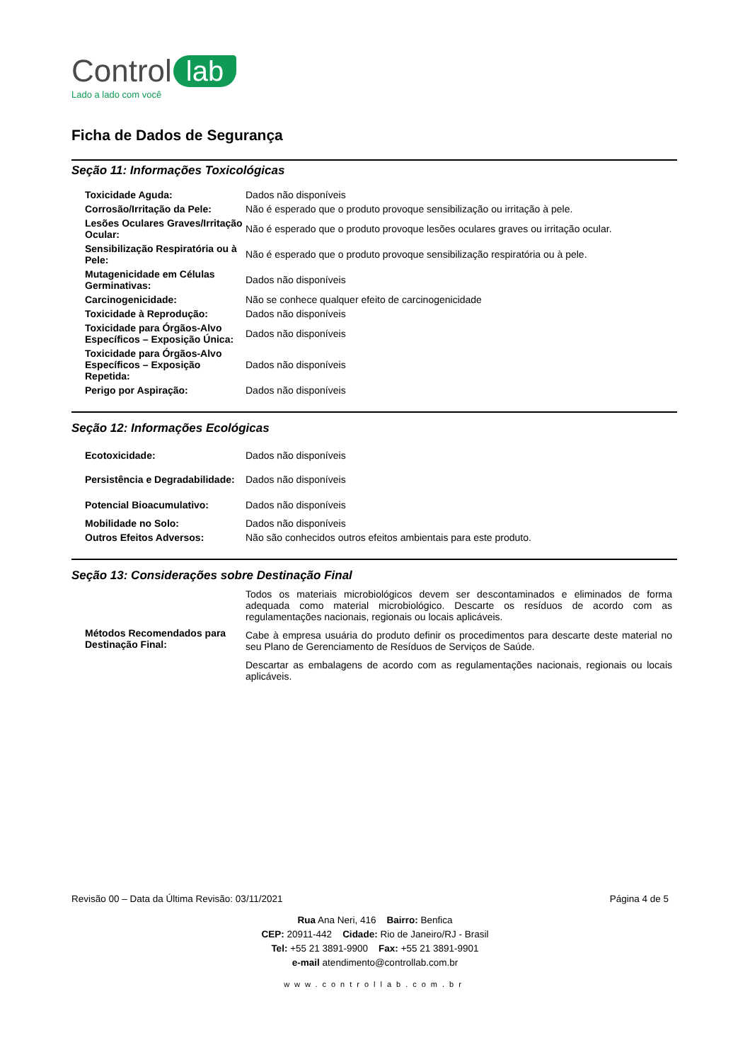Control lab
Lado a lado com você
Ficha de Dados de Segurança
Seção 11: Informações Toxicológicas
| Toxicidade Aguda: | Dados não disponíveis |
| Corrosão/Irritação da Pele: | Não é esperado que o produto provoque sensibilização ou irritação à pele. |
| Lesões Oculares Graves/Irritação Ocular: | Não é esperado que o produto provoque lesões oculares graves ou irritação ocular. |
| Sensibilização Respiratória ou à Pele: | Não é esperado que o produto provoque sensibilização respiratória ou à pele. |
| Mutagenicidade em Células Germinativas: | Dados não disponíveis |
| Carcinogenicidade: | Não se conhece qualquer efeito de carcinogenicidade |
| Toxicidade à Reprodução: | Dados não disponíveis |
| Toxicidade para Órgãos-Alvo Específicos – Exposição Única: | Dados não disponíveis |
| Toxicidade para Órgãos-Alvo Específicos – Exposição Repetida: | Dados não disponíveis |
| Perigo por Aspiração: | Dados não disponíveis |
Seção 12: Informações Ecológicas
| Ecotoxicidade: | Dados não disponíveis |
| Persistência e Degradabilidade: | Dados não disponíveis |
| Potencial Bioacumulativo: | Dados não disponíveis |
| Mobilidade no Solo: | Dados não disponíveis |
| Outros Efeitos Adversos: | Não são conhecidos outros efeitos ambientais para este produto. |
Seção 13: Considerações sobre Destinação Final
| Métodos Recomendados para Destinação Final: | Todos os materiais microbiológicos devem ser descontaminados e eliminados de forma adequada como material microbiológico. Descarte os resíduos de acordo com as regulamentações nacionais, regionais ou locais aplicáveis. Cabe à empresa usuária do produto definir os procedimentos para descarte deste material no seu Plano de Gerenciamento de Resíduos de Serviços de Saúde. Descartar as embalagens de acordo com as regulamentações nacionais, regionais ou locais aplicáveis. |
Revisão 00 – Data da Última Revisão: 03/11/2021 Página 4 de 5
Rua Ana Neri, 416 Bairro: Benfica
CEP: 20911-442 Cidade: Rio de Janeiro/RJ - Brasil
Tel: +55 21 3891-9900 Fax: +55 21 3891-9901
e-mail atendimento@controllab.com.br
www.controllab.com.br